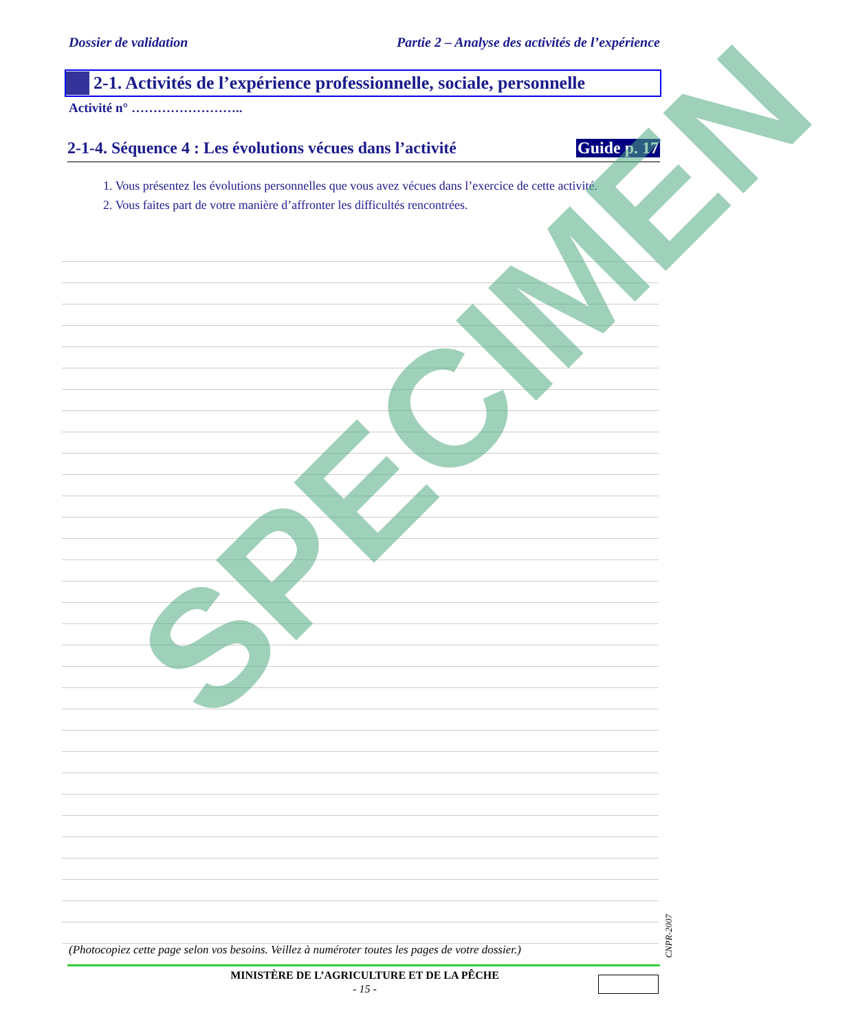Dossier de validation Partie 2 – Analyse des activités de l’expérience
2-1. Activités de l’expérience professionnelle, sociale, personnelle
Activité n° ……………………..
2-1-4. Séquence 4 : Les évolutions vécues dans l’activité
Guide p. 17
1. Vous présentez les évolutions personnelles que vous avez vécues dans l’exercice de cette activité.
2. Vous faites part de votre manière d’affronter les difficultés rencontrées.
SPECIMEN
(Photocopiez cette page selon vos besoins. Veillez à numéroter toutes les pages de votre dossier.)
CNPR-2007
MINISTÈRE DE L’AGRICULTURE ET DE LA PÊCHE
- 15 -